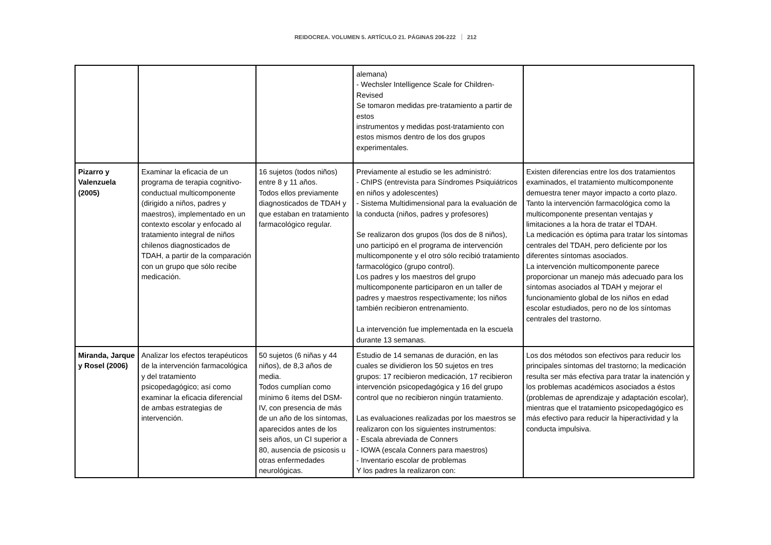REIDOCREA. VOLUMEN 5. ARTÍCULO 21. PÁGINAS 206-222 212
| | | | alemana) - Wechsler Intelligence Scale for Children-Revised Se tomaron medidas pre-tratamiento a partir de estos instrumentos y medidas post-tratamiento con estos mismos dentro de los dos grupos experimentales. | |
| Pizarro y Valenzuela (2005) | Examinar la eficacia de un programa de terapia cognitivo-conductual multicomponente (dirigido a niños, padres y maestros), implementado en un contexto escolar y enfocado al tratamiento integral de niños chilenos diagnosticados de TDAH, a partir de la comparación con un grupo que sólo recibe medicación. | 16 sujetos (todos niños) entre 8 y 11 años. Todos ellos previamente diagnosticados de TDAH y que estaban en tratamiento farmacológico regular. | Previamente al estudio se les administró: - ChIPS (entrevista para Síndromes Psiquiátricos en niños y adolescentes) - Sistema Multidimensional para la evaluación de la conducta (niños, padres y profesores) Se realizaron dos grupos (los dos de 8 niños), uno participó en el programa de intervención multicomponente y el otro sólo recibió tratamiento farmacológico (grupo control). Los padres y los maestros del grupo multicomponente participaron en un taller de padres y maestros respectivamente; los niños también recibieron entrenamiento. La intervención fue implementada en la escuela durante 13 semanas. | Existen diferencias entre los dos tratamientos examinados, el tratamiento multicomponente demuestra tener mayor impacto a corto plazo. Tanto la intervención farmacológica como la multicomponente presentan ventajas y limitaciones a la hora de tratar el TDAH. La medicación es óptima para tratar los síntomas centrales del TDAH, pero deficiente por los diferentes síntomas asociados. La intervención multicomponente parece proporcionar un manejo más adecuado para los síntomas asociados al TDAH y mejorar el funcionamiento global de los niños en edad escolar estudiados, pero no de los síntomas centrales del trastorno. |
| Miranda, Jarque y Rosel (2006) | Analizar los efectos terapéuticos de la intervención farmacológica y del tratamiento psicopedagógico; así como examinar la eficacia diferencial de ambas estrategias de intervención. | 50 sujetos (6 niñas y 44 niños), de 8,3 años de media. Todos cumplían como mínimo 6 ítems del DSM-IV, con presencia de más de un año de los síntomas, aparecidos antes de los seis años, un CI superior a 80, ausencia de psicosis u otras enfermedades neurológicas. | Estudio de 14 semanas de duración, en las cuales se dividieron los 50 sujetos en tres grupos: 17 recibieron medicación, 17 recibieron intervención psicopedagógica y 16 del grupo control que no recibieron ningún tratamiento. Las evaluaciones realizadas por los maestros se realizaron con los siguientes instrumentos: - Escala abreviada de Conners - IOWA (escala Conners para maestros) - Inventario escolar de problemas Y los padres la realizaron con: | Los dos métodos son efectivos para reducir los principales síntomas del trastorno; la medicación resulta ser más efectiva para tratar la inatención y los problemas académicos asociados a éstos (problemas de aprendizaje y adaptación escolar), mientras que el tratamiento psicopedagógico es más efectivo para reducir la hiperactividad y la conducta impulsiva. |